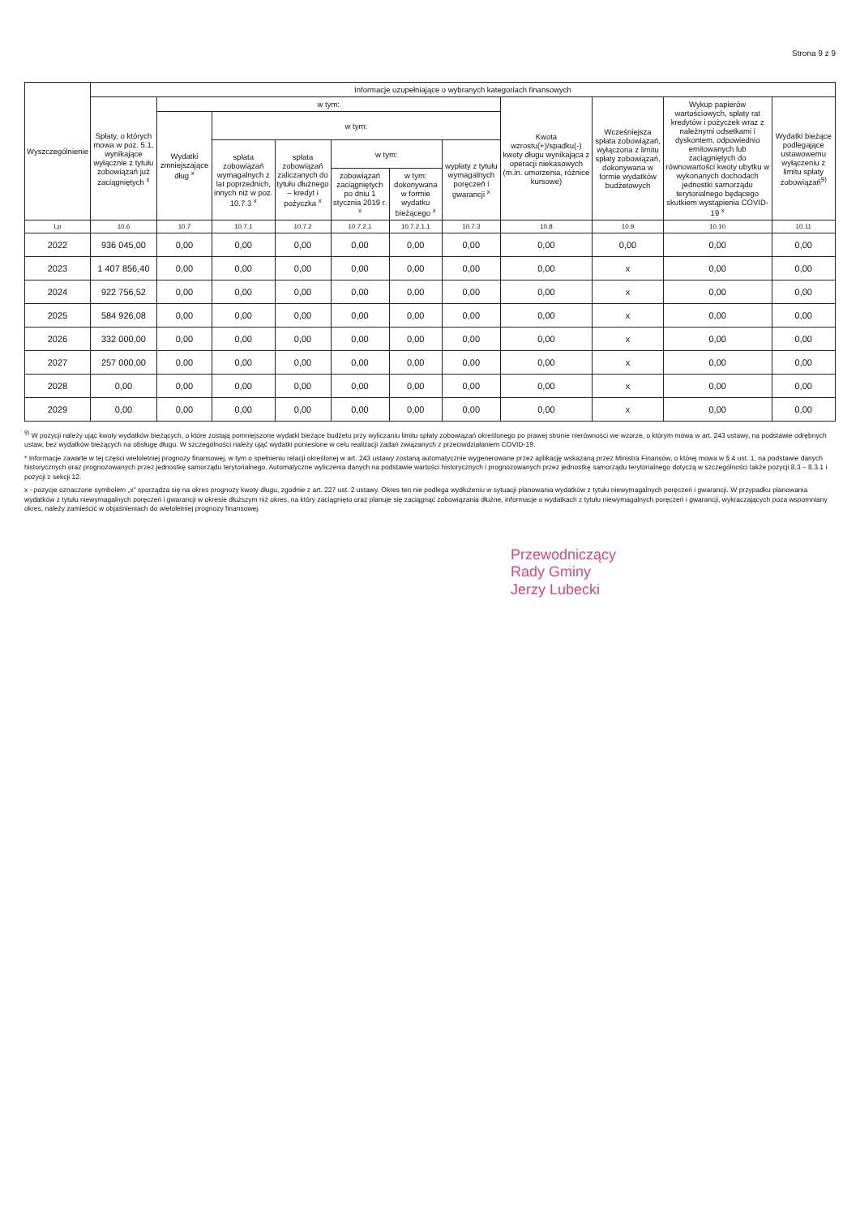Strona 9 z 9
| Wyszczególnienie | Informacje uzupełniające o wybranych kategoriach finansowych | | | | | | | | | | |
| --- | --- | --- | --- | --- | --- | --- | --- | --- | --- | --- | --- |
| | Spłaty, o których mowa w poz. 5.1, wynikające wyłącznie z tytułu zobowiązań już zaciągniętych <sup>x</sup> | w tym: | | | | | | Kwota wzrostu(+)/spadku(-) kwoty długu wynikająca z operacji niekasowych (m.in. umorzenia, różnice kursowe) | Wcześniejsza spłata zobowiązań, wyłączona z limitu spłaty zobowiązań, dokonywana w formie wydatków budżetowych | Wykup papierów wartościowych, spłaty rat kredytów i pożyczek wraz z należnymi odsetkami i dyskontem, odpowiednio emitowanych lub zaciągniętych do równowartości kwoty ubytku w wykonanych dochodach jednostki samorządu terytorialnego będącego skutkiem wystąpienia COVID-19 <sup>x</sup> | Wydatki bieżące podlegające ustawowemu wyłączeniu z limitu spłaty zobowiązań<sup>9)</sup> |
| | | Wydatki zmniejszające dług <sup>x</sup> | w tym: | | | | | | | | |
| | | | spłata zobowiązań wymagalnych z lat poprzednich, innych niż w poz. 10.7.3 <sup>x</sup> | spłata zobowiązań zaliczanych do tytułu dłużnego – kredyt i pożyczka <sup>x</sup> | w tym: | | wypłaty z tytułu wymagalnych poręczeń i gwarancji <sup>x</sup> | | | | |
| | | | | | zobowiązań zaciągniętych po dniu 1 stycznia 2019 r. <sup>x</sup> | w tym: dokonywana w formie wydatku bieżącego <sup>x</sup> | | | | | |
| Lp | 10.6 | 10.7 | 10.7.1 | 10.7.2 | 10.7.2.1 | 10.7.2.1.1 | 10.7.3 | 10.8 | 10.9 | 10.10 | 10.11 |
| 2022 | 936 045,00 | 0,00 | 0,00 | 0,00 | 0,00 | 0,00 | 0,00 | 0,00 | 0,00 | 0,00 | 0,00 |
| 2023 | 1 407 856,40 | 0,00 | 0,00 | 0,00 | 0,00 | 0,00 | 0,00 | 0,00 | x | 0,00 | 0,00 |
| 2024 | 922 756,52 | 0,00 | 0,00 | 0,00 | 0,00 | 0,00 | 0,00 | 0,00 | x | 0,00 | 0,00 |
| 2025 | 584 926,08 | 0,00 | 0,00 | 0,00 | 0,00 | 0,00 | 0,00 | 0,00 | x | 0,00 | 0,00 |
| 2026 | 332 000,00 | 0,00 | 0,00 | 0,00 | 0,00 | 0,00 | 0,00 | 0,00 | x | 0,00 | 0,00 |
| 2027 | 257 000,00 | 0,00 | 0,00 | 0,00 | 0,00 | 0,00 | 0,00 | 0,00 | x | 0,00 | 0,00 |
| 2028 | 0,00 | 0,00 | 0,00 | 0,00 | 0,00 | 0,00 | 0,00 | 0,00 | x | 0,00 | 0,00 |
| 2029 | 0,00 | 0,00 | 0,00 | 0,00 | 0,00 | 0,00 | 0,00 | 0,00 | x | 0,00 | 0,00 |
<sup>9)</sup> W pozycji należy ująć kwoty wydatków bieżących, o które zostają pomniejszone wydatki bieżące budżetu przy wyliczaniu limitu spłaty zobowiązań określonego po prawej stronie nierówności we wzorze, o którym mowa w art. 243 ustawy, na podstawie odrębnych ustaw, bez wydatków bieżących na obsługę długu. W szczególności należy ująć wydatki poniesione w celu realizacji zadań związanych z przeciwdziałaniem COVID-19.
* Informacje zawarte w tej części wieloletniej prognozy finansowej, w tym o spełnieniu relacji określonej w art. 243 ustawy zostaną automatycznie wygenerowane przez aplikację wskazaną przez Ministra Finansów, o której mowa w § 4 ust. 1, na podstawie danych historycznych oraz prognozowanych przez jednostkę samorządu terytorialnego. Automatyczne wyliczenia danych na podstawie wartości historycznych i prognozowanych przez jednostkę samorządu terytorialnego dotyczą w szczególności także pozycji 8.3 – 8.3.1 i pozycji z sekcji 12.
x - pozycje oznaczone symbolem „x" sporządza się na okres prognozy kwoty długu, zgodnie z art. 227 ust. 2 ustawy. Okres ten nie podlega wydłużeniu w sytuacji planowania wydatków z tytułu niewymagalnych poręczeń i gwarancji. W przypadku planowania wydatków z tytułu niewymagalnych poręczeń i gwarancji w okresie dłuższym niż okres, na który zaciągnięto oraz planuje się zaciągnąć zobowiązania dłużne, informacje o wydatkach z tytułu niewymagalnych poręczeń i gwarancji, wykraczających poza wspomniany okres, należy zamieścić w objaśnieniach do wieloletniej prognozy finansowej.
Przewodniczący
Rady Gminy
Jerzy Lubecki